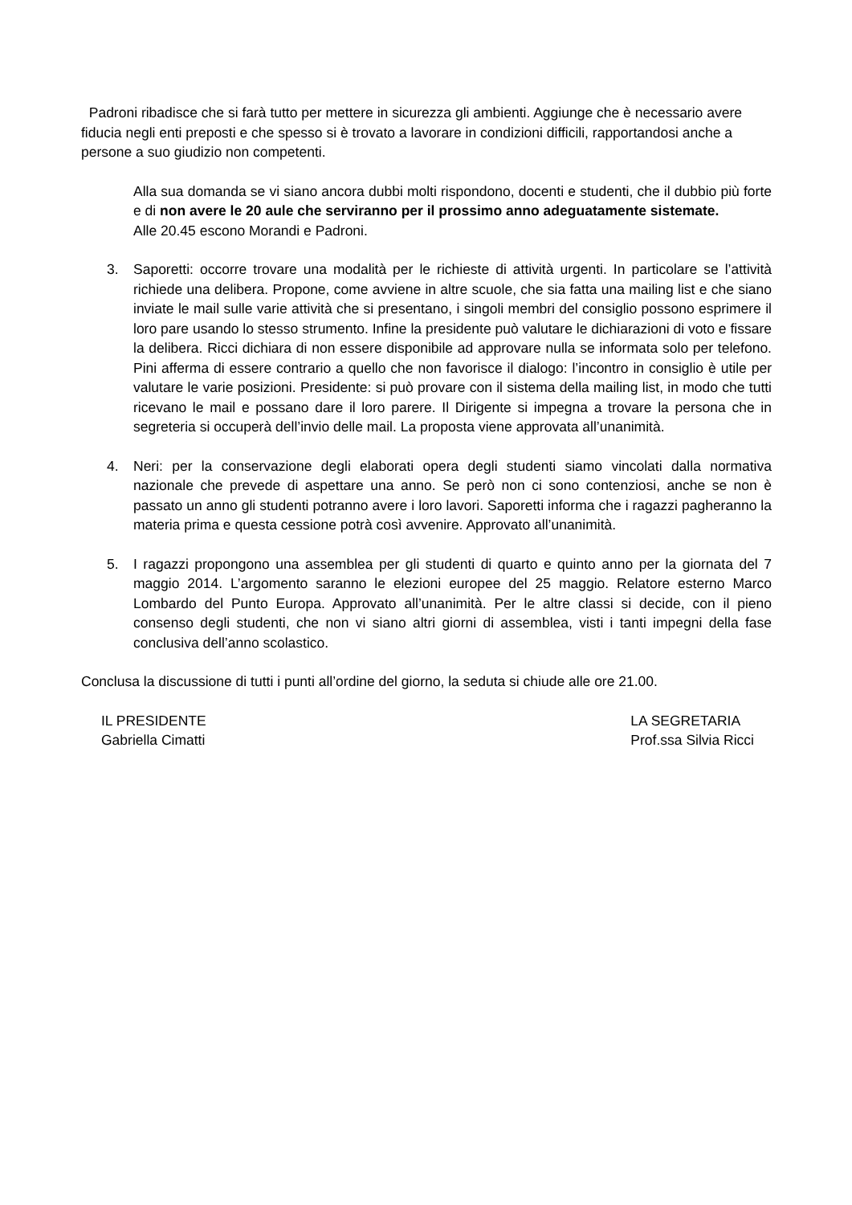Padroni ribadisce che si farà tutto per mettere in sicurezza gli ambienti. Aggiunge che è necessario avere fiducia negli enti preposti e che spesso si è trovato a lavorare in condizioni difficili, rapportandosi anche a persone a suo giudizio non competenti.
Alla sua domanda se vi siano ancora dubbi molti rispondono, docenti e studenti, che il dubbio più forte e di non avere le 20 aule che serviranno per il prossimo anno adeguatamente sistemate.
Alle 20.45 escono Morandi e Padroni.
3. Saporetti: occorre trovare una modalità per le richieste di attività urgenti. In particolare se l’attività richiede una delibera. Propone, come avviene in altre scuole, che sia fatta una mailing list e che siano inviate le mail sulle varie attività che si presentano, i singoli membri del consiglio possono esprimere il loro pare usando lo stesso strumento. Infine la presidente può valutare le dichiarazioni di voto e fissare la delibera. Ricci dichiara di non essere disponibile ad approvare nulla se informata solo per telefono. Pini afferma di essere contrario a quello che non favorisce il dialogo: l’incontro in consiglio è utile per valutare le varie posizioni. Presidente: si può provare con il sistema della mailing list, in modo che tutti ricevano le mail e possano dare il loro parere. Il Dirigente si impegna a trovare la persona che in segreteria si occuperà dell’invio delle mail. La proposta viene approvata all’unanimità.
4. Neri: per la conservazione degli elaborati opera degli studenti siamo vincolati dalla normativa nazionale che prevede di aspettare una anno. Se però non ci sono contenziosi, anche se non è passato un anno gli studenti potranno avere i loro lavori. Saporetti informa che i ragazzi pagheranno la materia prima e questa cessione potrà così avvenire. Approvato all’unanimità.
5. I ragazzi propongono una assemblea per gli studenti di quarto e quinto anno per la giornata del 7 maggio 2014. L’argomento saranno le elezioni europee del 25 maggio. Relatore esterno Marco Lombardo del Punto Europa. Approvato all’unanimità. Per le altre classi si decide, con il pieno consenso degli studenti, che non vi siano altri giorni di assemblea, visti i tanti impegni della fase conclusiva dell’anno scolastico.
Conclusa la discussione di tutti i punti all’ordine del giorno, la seduta si chiude alle ore 21.00.
IL PRESIDENTE
Gabriella Cimatti
LA SEGRETARIA
Prof.ssa Silvia Ricci